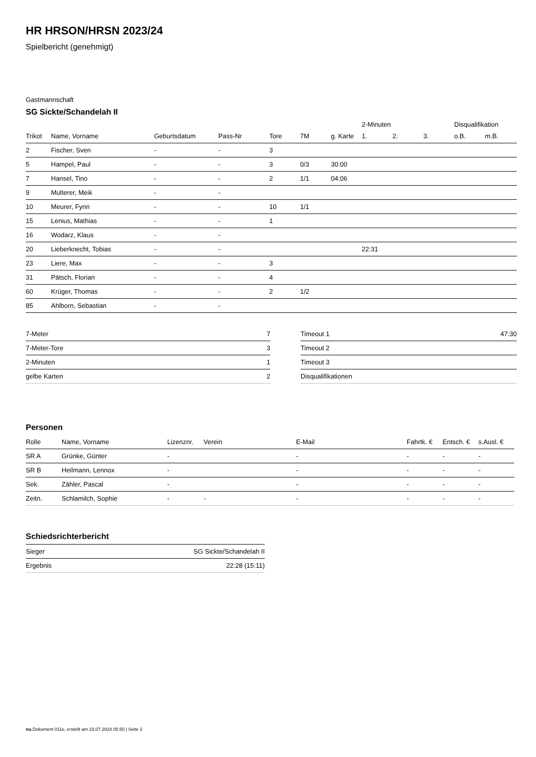HR HRSON/HRSN 2023/24
Spielbericht (genehmigt)
Gastmannschaft
SG Sickte/Schandelah II
| | | | | | | | 2-Minuten | | | Disqualifikation | |
| --- | --- | --- | --- | --- | --- | --- | --- | --- | --- | --- | --- |
| Trikot | Name, Vorname | Geburtsdatum | Pass-Nr | Tore | 7M | g. Karte | 1. | 2. | 3. | o.B. | m.B. |
| 2 | Fischer, Sven | - | - | 3 | | | | | | | |
| 5 | Hampel, Paul | - | - | 3 | 0/3 | 30:00 | | | | | |
| 7 | Hansel, Tino | - | - | 2 | 1/1 | 04:06 | | | | | |
| 9 | Multerer, Meik | - | - | | | | | | | | |
| 10 | Meurer, Fynn | - | - | 10 | 1/1 | | | | | | |
| 15 | Lenius, Mathias | - | - | 1 | | | | | | | |
| 16 | Wodarz, Klaus | - | - | | | | | | | | |
| 20 | Lieberknecht, Tobias | - | - | | | | 22:31 | | | | |
| 23 | Liere, Max | - | - | 3 | | | | | | | |
| 31 | Pätsch, Florian | - | - | 4 | | | | | | | |
| 60 | Krüger, Thomas | - | - | 2 | 1/2 | | | | | | |
| 85 | Ahlborn, Sebastian | - | - | | | | | | | | |
| 7-Meter | 7 |
| 7-Meter-Tore | 3 |
| 2-Minuten | 1 |
| gelbe Karten | 2 |
| Timeout 1 | 47:30 |
| Timeout 2 | |
| Timeout 3 | |
| Disqualifikationen | |
Personen
| Rolle | Name, Vorname | Lizenznr. | Verein | E-Mail | Fahrtk. € | Entsch. € | s.Ausl. € |
| --- | --- | --- | --- | --- | --- | --- | --- |
| SR A | Grünke, Günter | - | | - | - | - | - |
| SR B | Heilmann, Lennox | - | | - | - | - | - |
| Sek. | Zähler, Pascal | - | | - | - | - | - |
| Zeitn. | Schlamilch, Sophie | - | - | - | - | - | - |
Schiedsrichterbericht
| Sieger | SG Sickte/Schandelah II |
| Ergebnis | 22:28 (15:11) |
nu.Dokument 011e, erstellt am 23.07.2024 05:50 | Seite 2